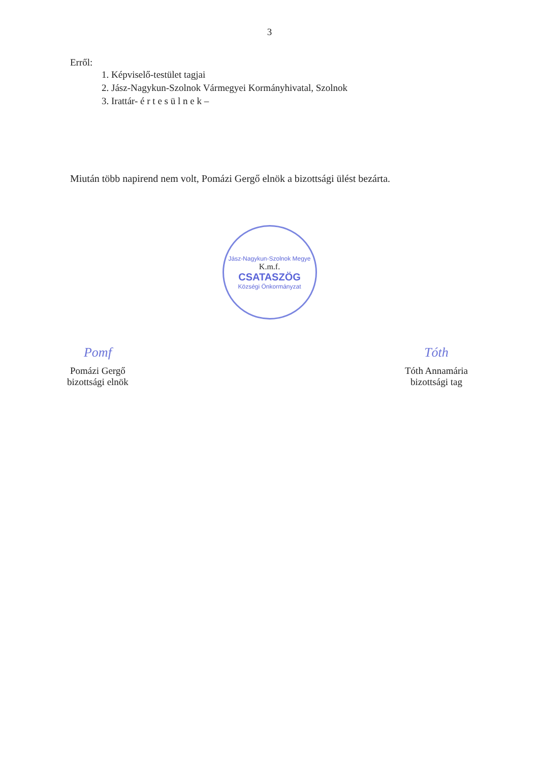3
Erről:
1. Képviselő-testület tagjai
2. Jász-Nagykun-Szolnok Vármegyei Kormányhivatal, Szolnok
3. Irattár- é r t e s ü l n e k –
Miután több napirend nem volt, Pomázi Gergő elnök a bizottsági ülést bezárta.
Jász-Nagykun-Szolnok Megye
K.m.f.
CSATASZÖG
Községi Önkormányzat
Pomf
Pomázi Gergő
bizottsági elnök
Tóth
Tóth Annamária
bizottsági tag